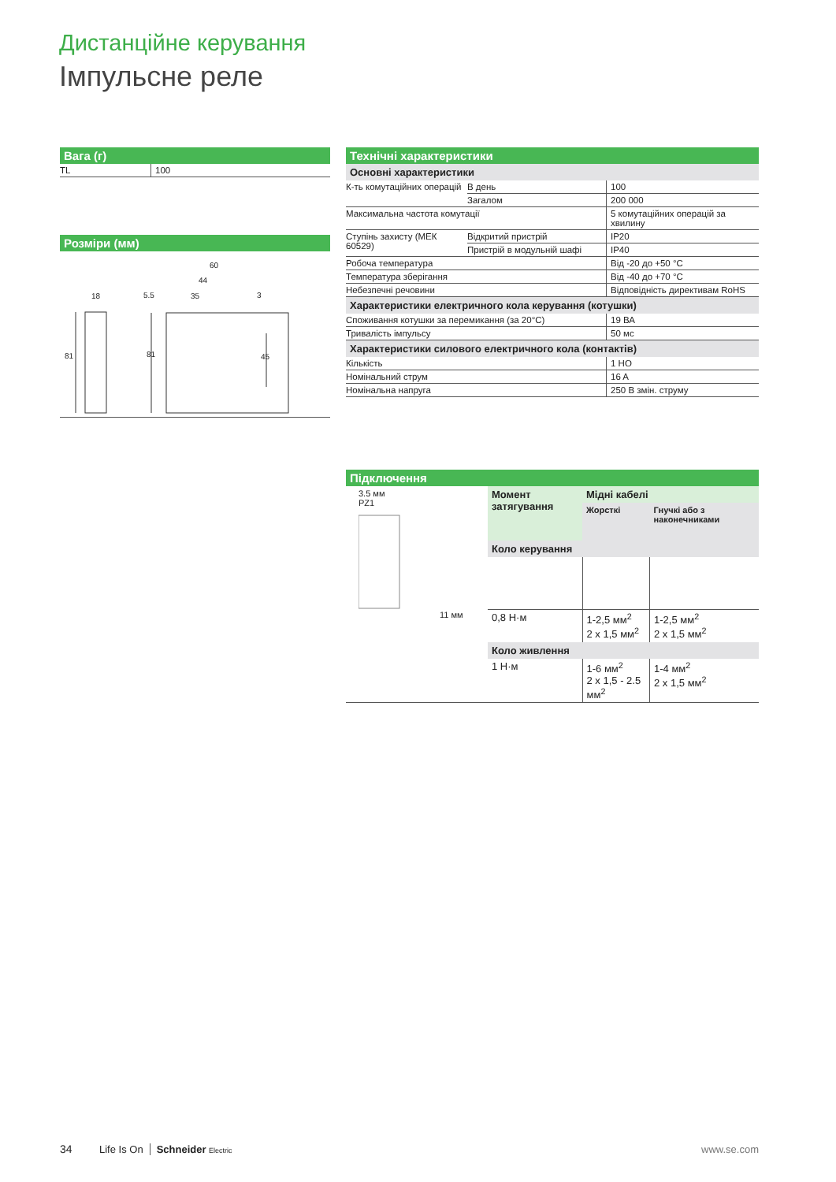Дистанційне керування
Імпульсне реле
Вага (г)
| TL | 100 |
Розміри (мм)
60
44
35
5.5
3
18
81
81
45
Технічні характеристики
Основні характеристики
| К-ть комутаційних операцій | В день | 100 |
| | Загалом | 200 000 |
| Максимальна частота комутації | | 5 комутаційних операцій за хвилину |
| Ступінь захисту (МЕК 60529) | Відкритий пристрій | IP20 |
| | Пристрій в модульній шафі | IP40 |
| Робоча температура | | Від -20 до +50 °C |
| Температура зберігання | | Від -40 до +70 °C |
| Небезпечні речовини | | Відповідність директивам RoHS |
Характеристики електричного кола керування (котушки)
| Споживання котушки за перемикання (за 20°C) | 19 ВА |
| Тривалість імпульсу | 50 мс |
Характеристики силового електричного кола (контактів)
| Кількість | 1 НО |
| Номінальний струм | 16 A |
| Номінальна напруга | 250 В змін. струму |
Підключення
3.5 мм
PZ1
11 мм
| Момент затягування | Мідні кабелі | |
| | Жорсткі | Гнучкі або з наконечниками |
| Коло керування | | |
| 0,8 Н·м | 1-2,5 мм<sup>2</sup> 2 x 1,5 мм<sup>2</sup> | 1-2,5 мм<sup>2</sup> 2 x 1,5 мм<sup>2</sup> |
| Коло живлення | | |
| 1 Н·м | 1-6 мм<sup>2</sup> 2 x 1,5 - 2.5 мм<sup>2</sup> | 1-4 мм<sup>2</sup> 2 x 1,5 мм<sup>2</sup> |
34 Life Is On Schneider Electric www.se.com